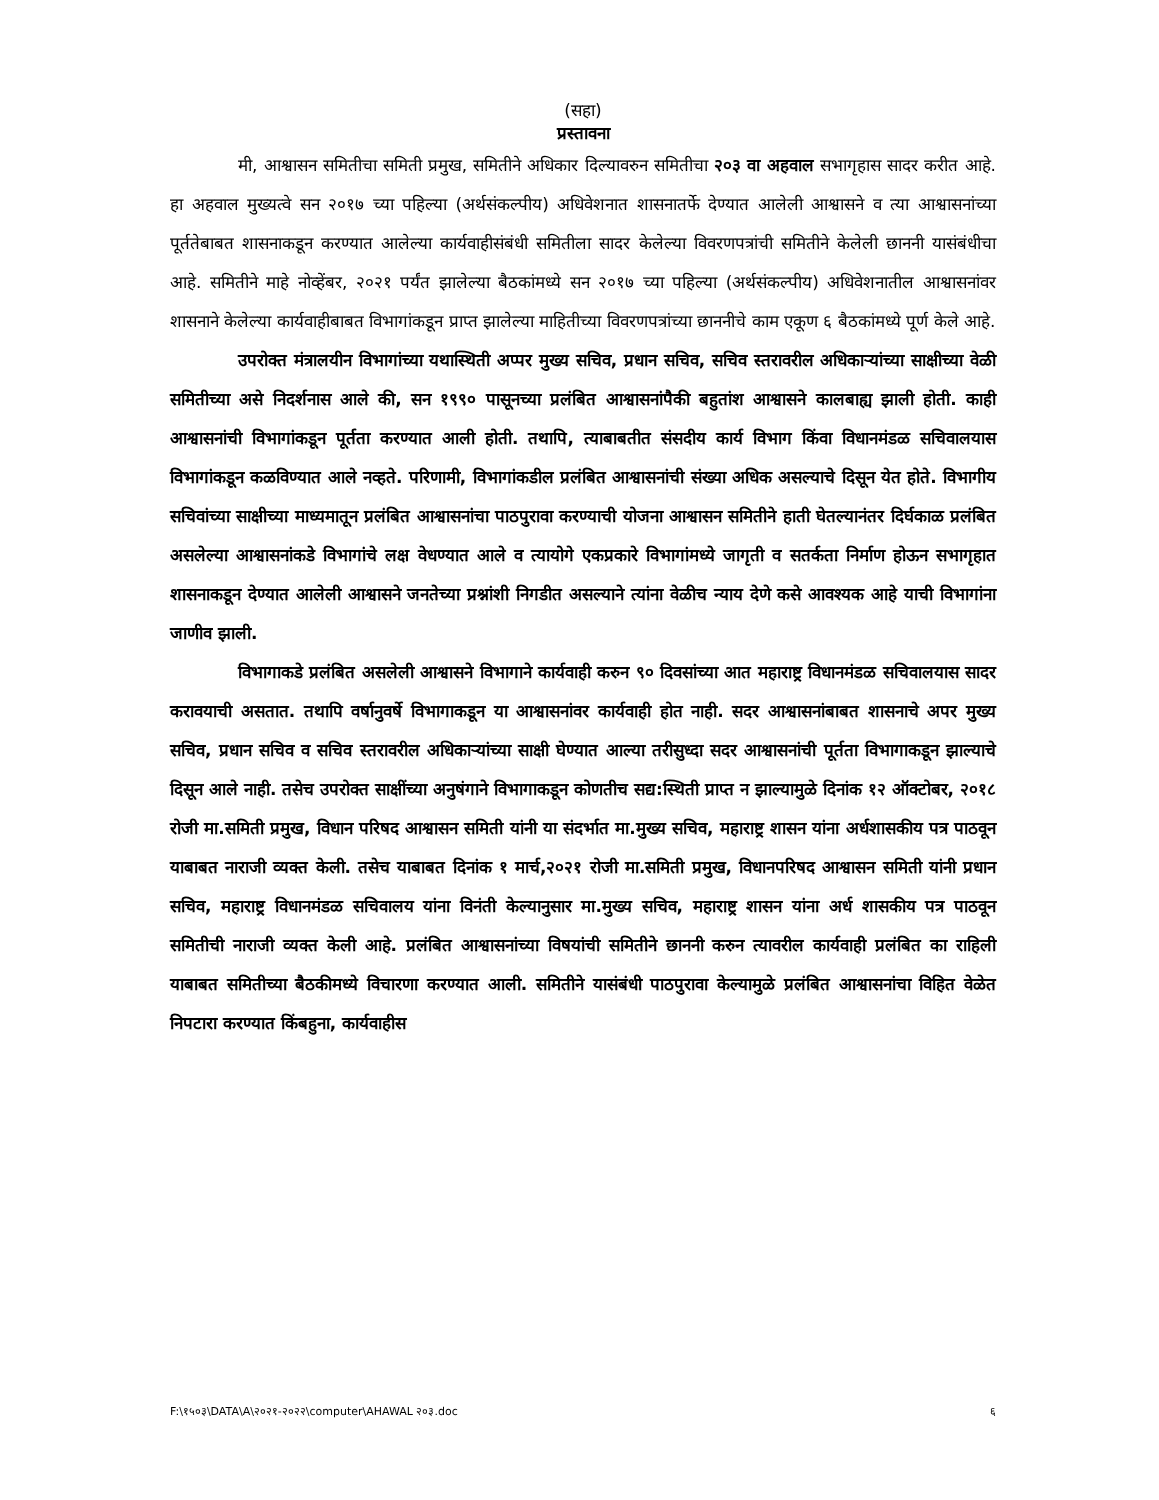(सहा)
प्रस्तावना
मी, आश्वासन समितीचा समिती प्रमुख, समितीने अधिकार दिल्यावरुन समितीचा २०३ वा अहवाल सभागृहास सादर करीत आहे. हा अहवाल मुख्यत्वे सन २०१७ च्या पहिल्या (अर्थसंकल्पीय) अधिवेशनात शासनातर्फे देण्यात आलेली आश्वासने व त्या आश्वासनांच्या पूर्ततेबाबत शासनाकडून करण्यात आलेल्या कार्यवाहीसंबंधी समितीला सादर केलेल्या विवरणपत्रांची समितीने केलेली छाननी यासंबंधीचा आहे. समितीने माहे नोव्हेंबर, २०२१ पर्यंत झालेल्या बैठकांमध्ये सन २०१७ च्या पहिल्या (अर्थसंकल्पीय) अधिवेशनातील आश्वासनांवर शासनाने केलेल्या कार्यवाहीबाबत विभागांकडून प्राप्त झालेल्या माहितीच्या विवरणपत्रांच्या छाननीचे काम एकूण ६ बैठकांमध्ये पूर्ण केले आहे.
उपरोक्त मंत्रालयीन विभागांच्या यथास्थिती अप्पर मुख्य सचिव, प्रधान सचिव, सचिव स्तरावरील अधिकाऱ्यांच्या साक्षीच्या वेळी समितीच्या असे निदर्शनास आले की, सन १९९० पासूनच्या प्रलंबित आश्वासनांपैकी बहुतांश आश्वासने कालबाह्य झाली होती. काही आश्वासनांची विभागांकडून पूर्तता करण्यात आली होती. तथापि, त्याबाबतीत संसदीय कार्य विभाग किंवा विधानमंडळ सचिवालयास विभागांकडून कळविण्यात आले नव्हते. परिणामी, विभागांकडील प्रलंबित आश्वासनांची संख्या अधिक असल्याचे दिसून येत होते. विभागीय सचिवांच्या साक्षीच्या माध्यमातून प्रलंबित आश्वासनांचा पाठपुरावा करण्याची योजना आश्वासन समितीने हाती घेतल्यानंतर दिर्घकाळ प्रलंबित असलेल्या आश्वासनांकडे विभागांचे लक्ष वेधण्यात आले व त्यायोगे एकप्रकारे विभागांमध्ये जागृती व सतर्कता निर्माण होऊन सभागृहात शासनाकडून देण्यात आलेली आश्वासने जनतेच्या प्रश्नांशी निगडीत असल्याने त्यांना वेळीच न्याय देणे कसे आवश्यक आहे याची विभागांना जाणीव झाली.
विभागाकडे प्रलंबित असलेली आश्वासने विभागाने कार्यवाही करुन ९० दिवसांच्या आत महाराष्ट्र विधानमंडळ सचिवालयास सादर करावयाची असतात. तथापि वर्षानुवर्षे विभागाकडून या आश्वासनांवर कार्यवाही होत नाही. सदर आश्वासनांबाबत शासनाचे अपर मुख्य सचिव, प्रधान सचिव व सचिव स्तरावरील अधिकाऱ्यांच्या साक्षी घेण्यात आल्या तरीसुध्दा सदर आश्वासनांची पूर्तता विभागाकडून झाल्याचे दिसून आले नाही. तसेच उपरोक्त साक्षींच्या अनुषंगाने विभागाकडून कोणतीच सद्य:स्थिती प्राप्त न झाल्यामुळे दिनांक १२ ऑक्टोबर, २०१८ रोजी मा.समिती प्रमुख, विधान परिषद आश्वासन समिती यांनी या संदर्भात मा.मुख्य सचिव, महाराष्ट्र शासन यांना अर्धशासकीय पत्र पाठवून याबाबत नाराजी व्यक्त केली. तसेच याबाबत दिनांक १ मार्च,२०२१ रोजी मा.समिती प्रमुख, विधानपरिषद आश्वासन समिती यांनी प्रधान सचिव, महाराष्ट्र विधानमंडळ सचिवालय यांना विनंती केल्यानुसार मा.मुख्य सचिव, महाराष्ट्र शासन यांना अर्ध शासकीय पत्र पाठवून समितीची नाराजी व्यक्त केली आहे. प्रलंबित आश्वासनांच्या विषयांची समितीने छाननी करुन त्यावरील कार्यवाही प्रलंबित का राहिली याबाबत समितीच्या बैठकीमध्ये विचारणा करण्यात आली. समितीने यासंबंधी पाठपुरावा केल्यामुळे प्रलंबित आश्वासनांचा विहित वेळेत निपटारा करण्यात किंबहुना, कार्यवाहीस
F:\१५०३\DATA\A\२०२१-२०२२\computer\AHAWAL २०३.doc ६